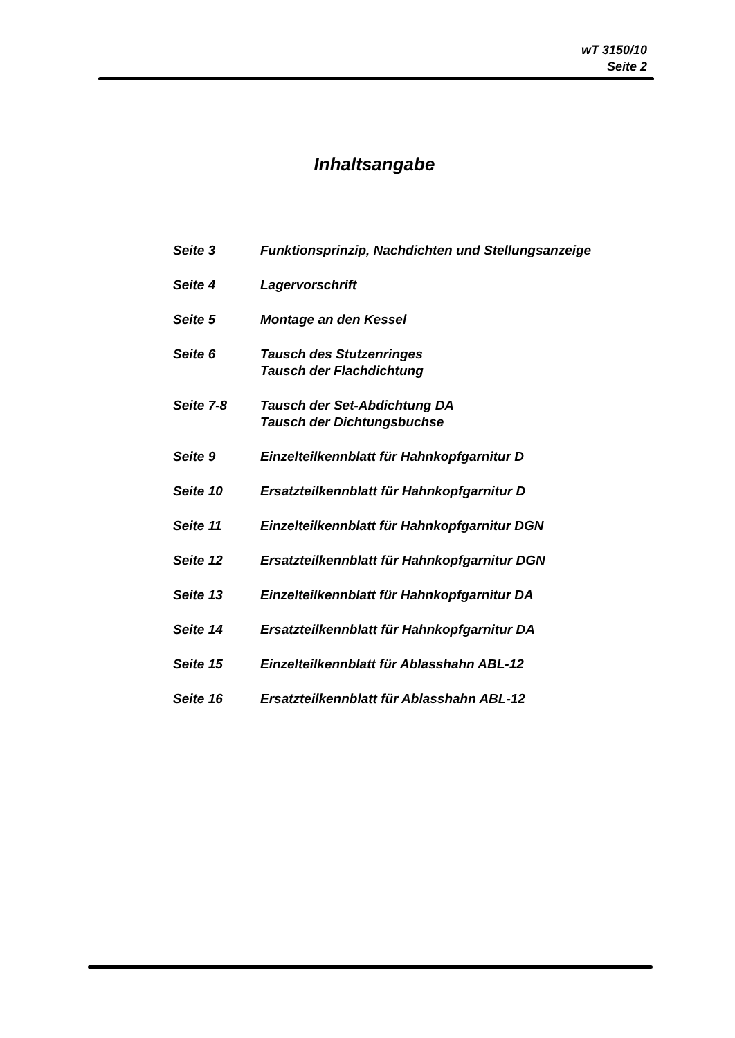wT 3150/10
Seite 2
Inhaltsangabe
| Seite 3 | Funktionsprinzip, Nachdichten und Stellungsanzeige |
| Seite 4 | Lagervorschrift |
| Seite 5 | Montage an den Kessel |
| Seite 6 | Tausch des Stutzenringes Tausch der Flachdichtung |
| Seite 7-8 | Tausch der Set-Abdichtung DA Tausch der Dichtungsbuchse |
| Seite 9 | Einzelteilkennblatt für Hahnkopfgarnitur D |
| Seite 10 | Ersatzteilkennblatt für Hahnkopfgarnitur D |
| Seite 11 | Einzelteilkennblatt für Hahnkopfgarnitur DGN |
| Seite 12 | Ersatzteilkennblatt für Hahnkopfgarnitur DGN |
| Seite 13 | Einzelteilkennblatt für Hahnkopfgarnitur DA |
| Seite 14 | Ersatzteilkennblatt für Hahnkopfgarnitur DA |
| Seite 15 | Einzelteilkennblatt für Ablasshahn ABL-12 |
| Seite 16 | Ersatzteilkennblatt für Ablasshahn ABL-12 |